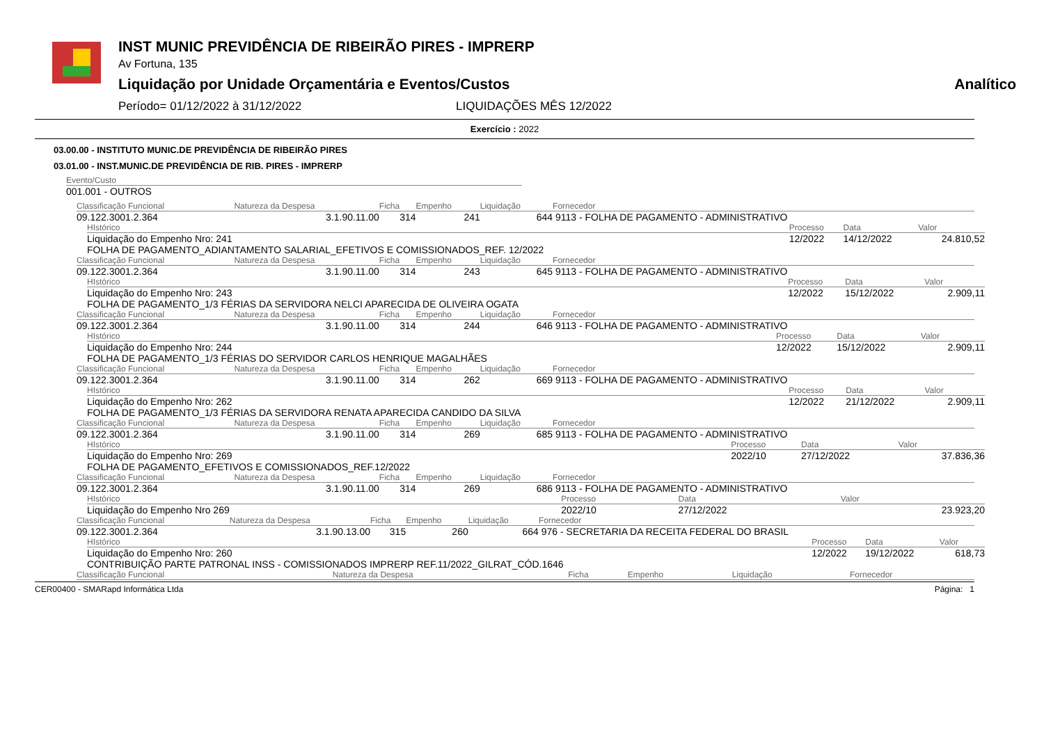INST MUNIC PREVIDÊNCIA DE RIBEIRÃO PIRES - IMPRERP
Av Fortuna, 135
Liquidação por Unidade Orçamentária e Eventos/Custos Analítico
Período= 01/12/2022 à 31/12/2022 LIQUIDAÇÕES MÊS 12/2022
Exercício : 2022
03.00.00 - INSTITUTO MUNIC.DE PREVIDÊNCIA DE RIBEIRÃO PIRES
03.01.00 - INST.MUNIC.DE PREVIDÊNCIA DE RIB. PIRES - IMPRERP
Evento/Custo
001.001 - OUTROS
| Classificação Funcional | Natureza da Despesa | Ficha | Empenho | Liquidação | Fornecedor |
| 09.122.3001.2.364 | 3.1.90.11.00 | 314 | 241 | 644 | 9113 - FOLHA DE PAGAMENTO - ADMINISTRATIVO |
| HIstórico | Processo | Data | Valor |
| Liquidação do Empenho Nro: 241 FOLHA DE PAGAMENTO_ADIANTAMENTO SALARIAL_EFETIVOS E COMISSIONADOS_REF. 12/2022 | 12/2022 | 14/12/2022 | 24.810,52 |
| Classificação Funcional | Natureza da Despesa | Ficha | Empenho | Liquidação | Fornecedor |
| 09.122.3001.2.364 | 3.1.90.11.00 | 314 | 243 | 645 | 9113 - FOLHA DE PAGAMENTO - ADMINISTRATIVO |
| HIstórico | Processo | Data | Valor |
| Liquidação do Empenho Nro: 243 FOLHA DE PAGAMENTO_1/3 FÉRIAS DA SERVIDORA NELCI APARECIDA DE OLIVEIRA OGATA | 12/2022 | 15/12/2022 | 2.909,11 |
| Classificação Funcional | Natureza da Despesa | Ficha | Empenho | Liquidação | Fornecedor |
| 09.122.3001.2.364 | 3.1.90.11.00 | 314 | 244 | 646 | 9113 - FOLHA DE PAGAMENTO - ADMINISTRATIVO |
| HIstórico | Processo | Data | Valor |
| Liquidação do Empenho Nro: 244 FOLHA DE PAGAMENTO_1/3 FÉRIAS DO SERVIDOR CARLOS HENRIQUE MAGALHÃES | 12/2022 | 15/12/2022 | 2.909,11 |
| Classificação Funcional | Natureza da Despesa | Ficha | Empenho | Liquidação | Fornecedor |
| 09.122.3001.2.364 | 3.1.90.11.00 | 314 | 262 | 669 | 9113 - FOLHA DE PAGAMENTO - ADMINISTRATIVO |
| HIstórico | Processo | Data | Valor |
| Liquidação do Empenho Nro: 262 FOLHA DE PAGAMENTO_1/3 FÉRIAS DA SERVIDORA RENATA APARECIDA CANDIDO DA SILVA | 12/2022 | 21/12/2022 | 2.909,11 |
| Classificação Funcional | Natureza da Despesa | Ficha | Empenho | Liquidação | Fornecedor |
| 09.122.3001.2.364 | 3.1.90.11.00 | 314 | 269 | 685 | 9113 - FOLHA DE PAGAMENTO - ADMINISTRATIVO |
| HIstórico | Processo | Data | Valor |
| Liquidação do Empenho Nro: 269 FOLHA DE PAGAMENTO_EFETIVOS E COMISSIONADOS_REF.12/2022 | 2022/10 | 27/12/2022 | 37.836,36 |
| Classificação Funcional | Natureza da Despesa | Ficha | Empenho | Liquidação | Fornecedor |
| 09.122.3001.2.364 | 3.1.90.11.00 | 314 | 269 | 686 | 9113 - FOLHA DE PAGAMENTO - ADMINISTRATIVO |
| HIstórico | Processo | Data | Valor |
| Liquidação do Empenho Nro 269 | 2022/10 | 27/12/2022 | 23.923,20 |
| Classificação Funcional | Natureza da Despesa | Ficha | Empenho | Liquidação | Fornecedor |
| 09.122.3001.2.364 | 3.1.90.13.00 | 315 | 260 | 664 | 976 - SECRETARIA DA RECEITA FEDERAL DO BRASIL |
| HIstórico | Processo | Data | Valor |
| Liquidação do Empenho Nro: 260 CONTRIBUIÇÃO PARTE PATRONAL INSS - COMISSIONADOS IMPRERP REF.11/2022_GILRAT_CÓD.1646 | 12/2022 | 19/12/2022 | 618,73 |
| Classificação Funcional | Natureza da Despesa | Ficha | Empenho | Liquidação | Fornecedor |
CER00400 - SMARapd Informática Ltda Página: 1